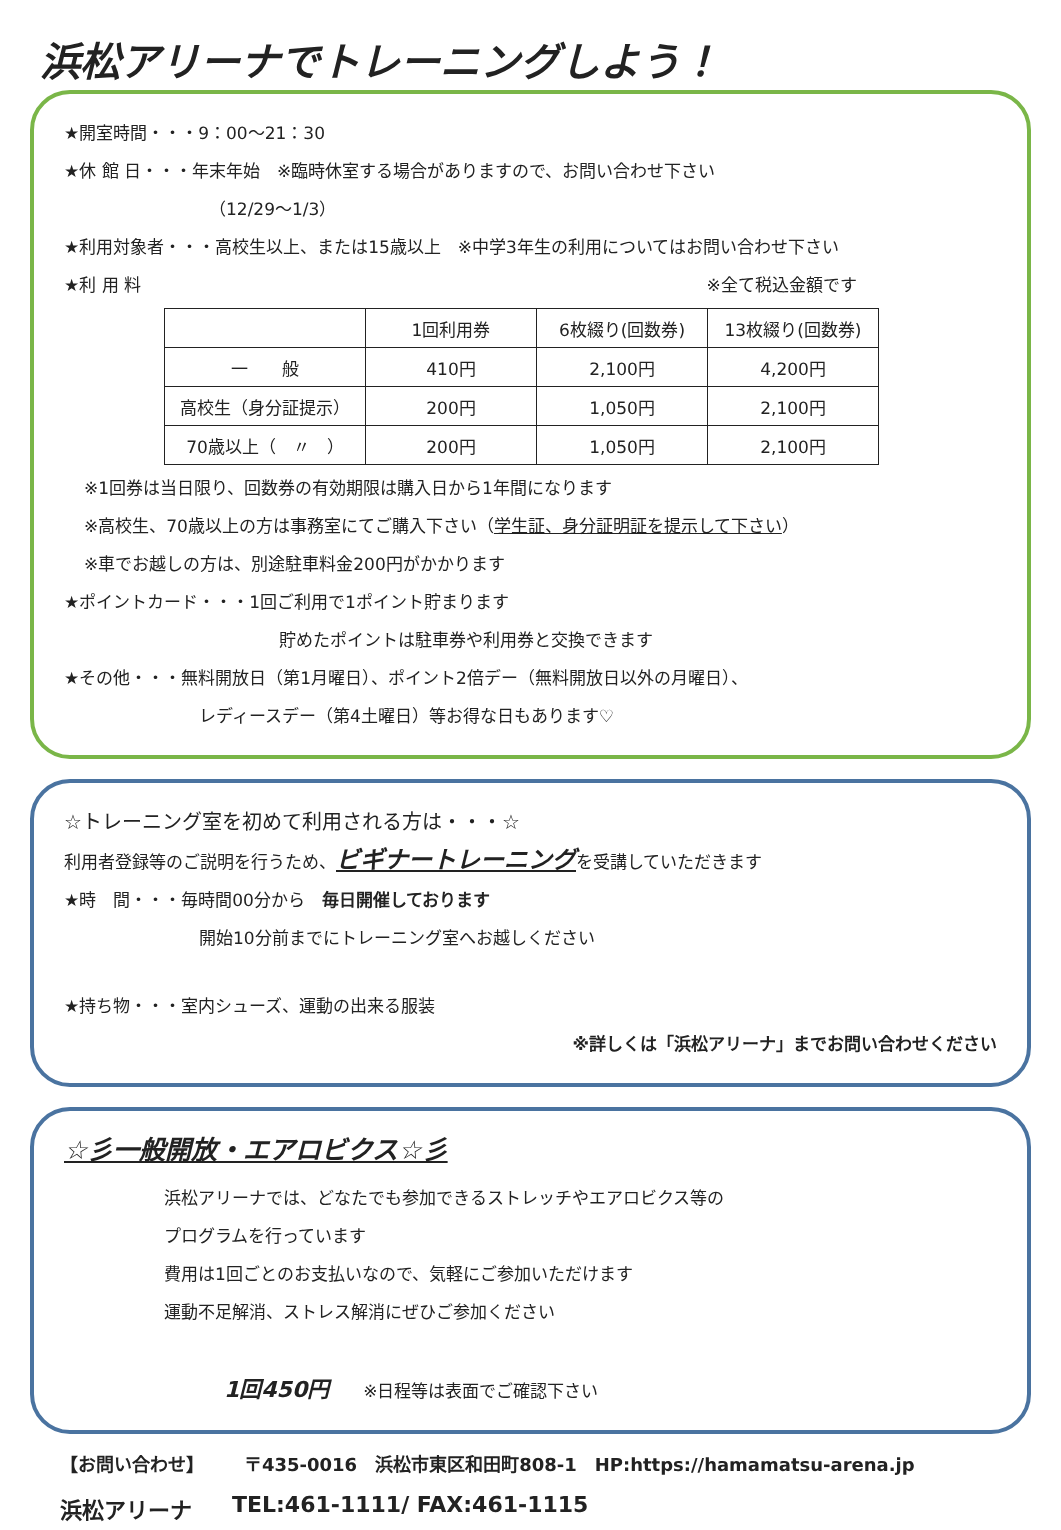浜松アリーナでトレーニングしよう！
★開室時間・・・9：00～21：30
★休 館 日・・・年末年始　※臨時休室する場合がありますので、お問い合わせ下さい
（12/29～1/3）
★利用対象者・・・高校生以上、または15歳以上　※中学3年生の利用についてはお問い合わせ下さい
★利 用 料 ※全て税込金額です
| | 1回利用券 | 6枚綴り(回数券) | 13枚綴り(回数券) |
| --- | --- | --- | --- |
| 一 般 | 410円 | 2,100円 | 4,200円 |
| 高校生（身分証提示） | 200円 | 1,050円 | 2,100円 |
| 70歳以上（ 〃 ） | 200円 | 1,050円 | 2,100円 |
※1回券は当日限り、回数券の有効期限は購入日から1年間になります
※高校生、70歳以上の方は事務室にてご購入下さい（学生証、身分証明証を提示して下さい）
※車でお越しの方は、別途駐車料金200円がかかります
★ポイントカード・・・1回ご利用で1ポイント貯まります
貯めたポイントは駐車券や利用券と交換できます
★その他・・・無料開放日（第1月曜日）、ポイント2倍デー（無料開放日以外の月曜日）、
レディースデー（第4土曜日）等お得な日もあります♡
☆トレーニング室を初めて利用される方は・・・☆
利用者登録等のご説明を行うため、ビギナートレーニングを受講していただきます
★時　間・・・毎時間00分から　毎日開催しております
開始10分前までにトレーニング室へお越しください
★持ち物・・・室内シューズ、運動の出来る服装
※詳しくは「浜松アリーナ」までお問い合わせください
☆彡一般開放・エアロビクス☆彡
浜松アリーナでは、どなたでも参加できるストレッチやエアロビクス等の
プログラムを行っています
費用は1回ごとのお支払いなので、気軽にご参加いただけます
運動不足解消、ストレス解消にぜひご参加ください
1回450円　　※日程等は表面でご確認下さい
【お問い合わせ】 〒435-0016　浜松市東区和田町808-1　HP:https://hamamatsu-arena.jp
浜松アリーナ TEL:461-1111/ FAX:461-1115